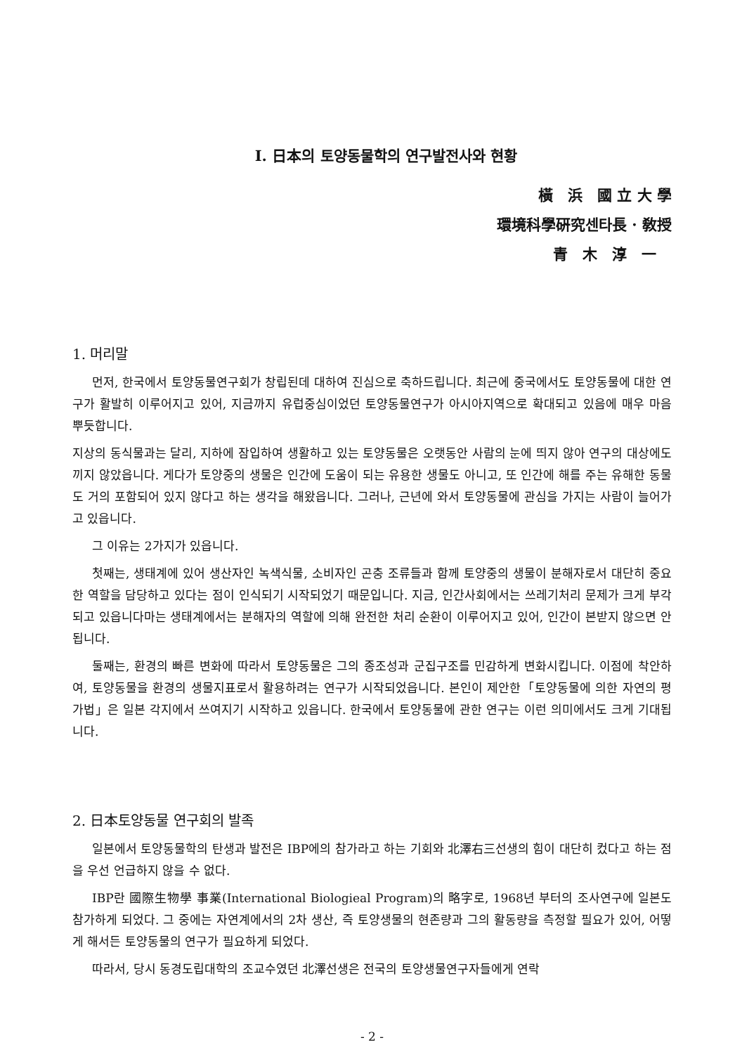Ⅰ. 日本의 토양동물학의 연구발전사와 현황
橫　浜　國 立 大 學
環境科學硏究센타長 · 敎授
青　木　淳　一
1. 머리말
먼저, 한국에서 토양동물연구회가 창립된데 대하여 진심으로 축하드립니다. 최근에 중국에서도 토양동물에 대한 연구가 활발히 이루어지고 있어, 지금까지 유럽중심이었던 토양동물연구가 아시아지역으로 확대되고 있음에 매우 마음 뿌듯합니다.
지상의 동식물과는 달리, 지하에 잠입하여 생활하고 있는 토양동물은 오랫동안 사람의 눈에 띄지 않아 연구의 대상에도 끼지 않았읍니다. 게다가 토양중의 생물은 인간에 도움이 되는 유용한 생물도 아니고, 또 인간에 해를 주는 유해한 동물도 거의 포함되어 있지 않다고 하는 생각을 해왔읍니다. 그러나, 근년에 와서 토양동물에 관심을 가지는 사람이 늘어가고 있읍니다.
그 이유는 2가지가 있읍니다.
첫째는, 생태계에 있어 생산자인 녹색식물, 소비자인 곤충 조류들과 함께 토양중의 생물이 분해자로서 대단히 중요한 역할을 담당하고 있다는 점이 인식되기 시작되었기 때문입니다. 지금, 인간사회에서는 쓰레기처리 문제가 크게 부각되고 있읍니다마는 생태계에서는 분해자의 역할에 의해 완전한 처리 순환이 이루어지고 있어, 인간이 본받지 않으면 안됩니다.
둘째는, 환경의 빠른 변화에 따라서 토양동물은 그의 종조성과 군집구조를 민감하게 변화시킵니다. 이점에 착안하여, 토양동물을 환경의 생물지표로서 활용하려는 연구가 시작되었읍니다. 본인이 제안한「토양동물에 의한 자연의 평가법」은 일본 각지에서 쓰여지기 시작하고 있읍니다. 한국에서 토양동물에 관한 연구는 이런 의미에서도 크게 기대됩니다.
2. 日本토양동물 연구회의 발족
일본에서 토양동물학의 탄생과 발전은 IBP에의 참가라고 하는 기회와 北澤右三선생의 힘이 대단히 컸다고 하는 점을 우선 언급하지 않을 수 없다.
IBP란 國際生物學 事業(International Biologieal Program)의 略字로, 1968년 부터의 조사연구에 일본도 참가하게 되었다. 그 중에는 자연계에서의 2차 생산, 즉 토양생물의 현존량과 그의 활동량을 측정할 필요가 있어, 어떻게 해서든 토양동물의 연구가 필요하게 되었다.
따라서, 당시 동경도립대학의 조교수였던 北澤선생은 전국의 토양생물연구자들에게 연락
- 2 -